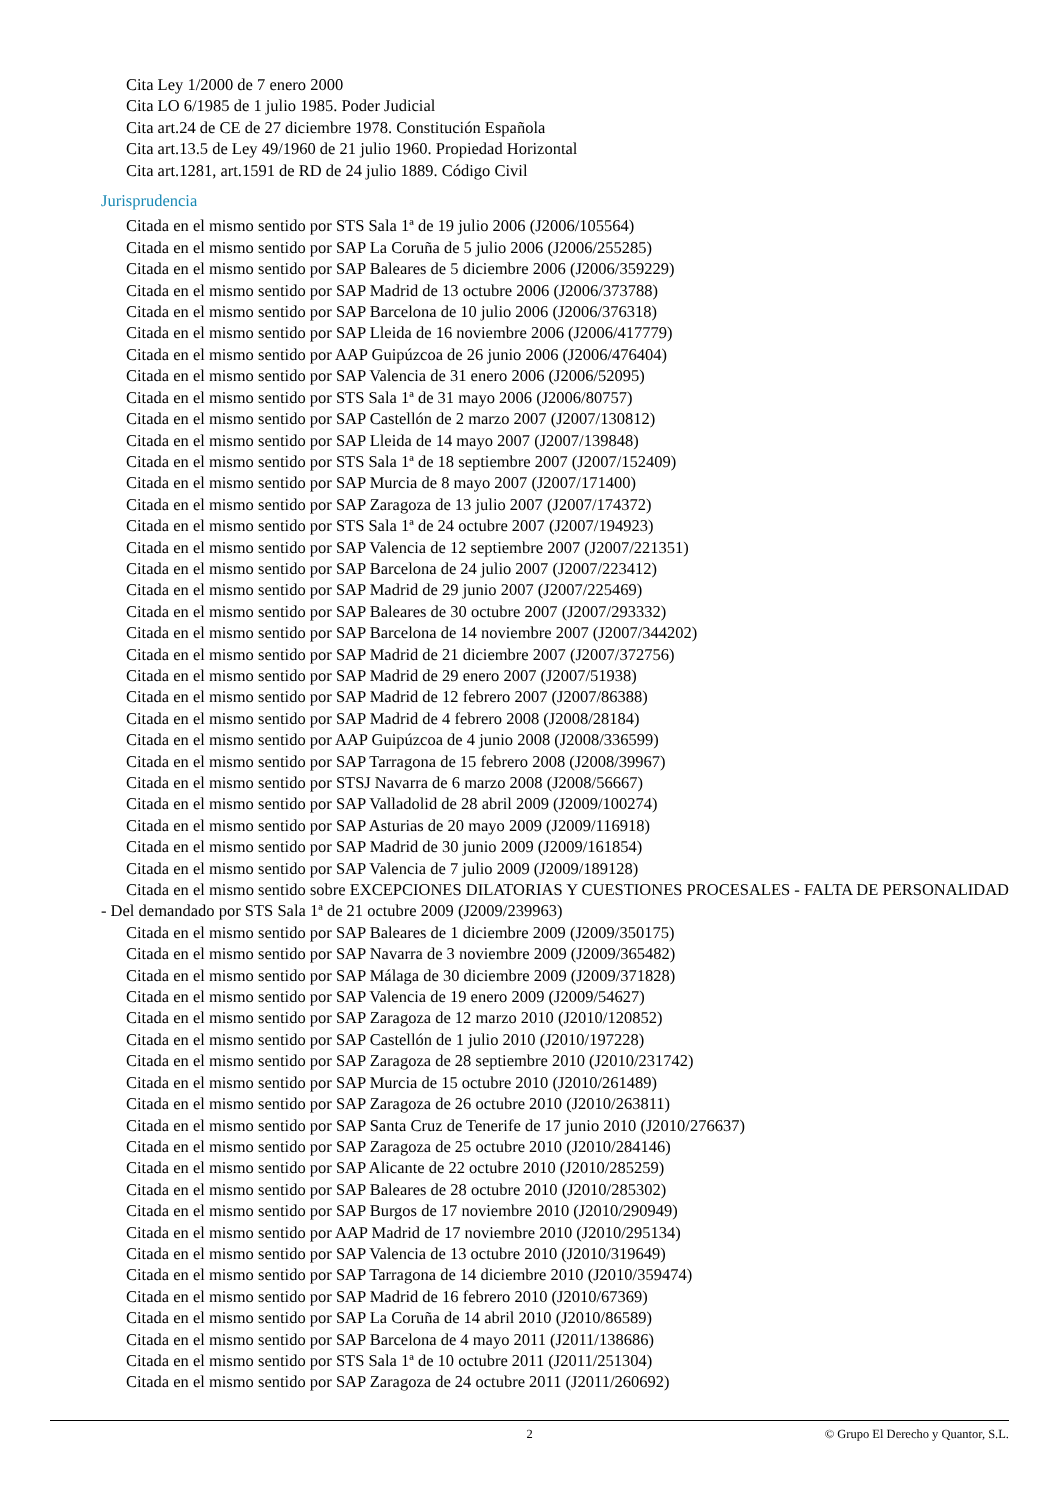Cita Ley 1/2000 de 7 enero 2000
Cita LO 6/1985 de 1 julio 1985. Poder Judicial
Cita art.24 de CE de 27 diciembre 1978. Constitución Española
Cita art.13.5 de Ley 49/1960 de 21 julio 1960. Propiedad Horizontal
Cita art.1281, art.1591 de RD de 24 julio 1889. Código Civil
Jurisprudencia
Citada en el mismo sentido por STS Sala 1ª de 19 julio 2006 (J2006/105564)
Citada en el mismo sentido por SAP La Coruña de 5 julio 2006 (J2006/255285)
Citada en el mismo sentido por SAP Baleares de 5 diciembre 2006 (J2006/359229)
Citada en el mismo sentido por SAP Madrid de 13 octubre 2006 (J2006/373788)
Citada en el mismo sentido por SAP Barcelona de 10 julio 2006 (J2006/376318)
Citada en el mismo sentido por SAP Lleida de 16 noviembre 2006 (J2006/417779)
Citada en el mismo sentido por AAP Guipúzcoa de 26 junio 2006 (J2006/476404)
Citada en el mismo sentido por SAP Valencia de 31 enero 2006 (J2006/52095)
Citada en el mismo sentido por STS Sala 1ª de 31 mayo 2006 (J2006/80757)
Citada en el mismo sentido por SAP Castellón de 2 marzo 2007 (J2007/130812)
Citada en el mismo sentido por SAP Lleida de 14 mayo 2007 (J2007/139848)
Citada en el mismo sentido por STS Sala 1ª de 18 septiembre 2007 (J2007/152409)
Citada en el mismo sentido por SAP Murcia de 8 mayo 2007 (J2007/171400)
Citada en el mismo sentido por SAP Zaragoza de 13 julio 2007 (J2007/174372)
Citada en el mismo sentido por STS Sala 1ª de 24 octubre 2007 (J2007/194923)
Citada en el mismo sentido por SAP Valencia de 12 septiembre 2007 (J2007/221351)
Citada en el mismo sentido por SAP Barcelona de 24 julio 2007 (J2007/223412)
Citada en el mismo sentido por SAP Madrid de 29 junio 2007 (J2007/225469)
Citada en el mismo sentido por SAP Baleares de 30 octubre 2007 (J2007/293332)
Citada en el mismo sentido por SAP Barcelona de 14 noviembre 2007 (J2007/344202)
Citada en el mismo sentido por SAP Madrid de 21 diciembre 2007 (J2007/372756)
Citada en el mismo sentido por SAP Madrid de 29 enero 2007 (J2007/51938)
Citada en el mismo sentido por SAP Madrid de 12 febrero 2007 (J2007/86388)
Citada en el mismo sentido por SAP Madrid de 4 febrero 2008 (J2008/28184)
Citada en el mismo sentido por AAP Guipúzcoa de 4 junio 2008 (J2008/336599)
Citada en el mismo sentido por SAP Tarragona de 15 febrero 2008 (J2008/39967)
Citada en el mismo sentido por STSJ Navarra de 6 marzo 2008 (J2008/56667)
Citada en el mismo sentido por SAP Valladolid de 28 abril 2009 (J2009/100274)
Citada en el mismo sentido por SAP Asturias de 20 mayo 2009 (J2009/116918)
Citada en el mismo sentido por SAP Madrid de 30 junio 2009 (J2009/161854)
Citada en el mismo sentido por SAP Valencia de 7 julio 2009 (J2009/189128)
Citada en el mismo sentido sobre EXCEPCIONES DILATORIAS Y CUESTIONES PROCESALES - FALTA DE PERSONALIDAD - Del demandado por STS Sala 1ª de 21 octubre 2009 (J2009/239963)
Citada en el mismo sentido por SAP Baleares de 1 diciembre 2009 (J2009/350175)
Citada en el mismo sentido por SAP Navarra de 3 noviembre 2009 (J2009/365482)
Citada en el mismo sentido por SAP Málaga de 30 diciembre 2009 (J2009/371828)
Citada en el mismo sentido por SAP Valencia de 19 enero 2009 (J2009/54627)
Citada en el mismo sentido por SAP Zaragoza de 12 marzo 2010 (J2010/120852)
Citada en el mismo sentido por SAP Castellón de 1 julio 2010 (J2010/197228)
Citada en el mismo sentido por SAP Zaragoza de 28 septiembre 2010 (J2010/231742)
Citada en el mismo sentido por SAP Murcia de 15 octubre 2010 (J2010/261489)
Citada en el mismo sentido por SAP Zaragoza de 26 octubre 2010 (J2010/263811)
Citada en el mismo sentido por SAP Santa Cruz de Tenerife de 17 junio 2010 (J2010/276637)
Citada en el mismo sentido por SAP Zaragoza de 25 octubre 2010 (J2010/284146)
Citada en el mismo sentido por SAP Alicante de 22 octubre 2010 (J2010/285259)
Citada en el mismo sentido por SAP Baleares de 28 octubre 2010 (J2010/285302)
Citada en el mismo sentido por SAP Burgos de 17 noviembre 2010 (J2010/290949)
Citada en el mismo sentido por AAP Madrid de 17 noviembre 2010 (J2010/295134)
Citada en el mismo sentido por SAP Valencia de 13 octubre 2010 (J2010/319649)
Citada en el mismo sentido por SAP Tarragona de 14 diciembre 2010 (J2010/359474)
Citada en el mismo sentido por SAP Madrid de 16 febrero 2010 (J2010/67369)
Citada en el mismo sentido por SAP La Coruña de 14 abril 2010 (J2010/86589)
Citada en el mismo sentido por SAP Barcelona de 4 mayo 2011 (J2011/138686)
Citada en el mismo sentido por STS Sala 1ª de 10 octubre 2011 (J2011/251304)
Citada en el mismo sentido por SAP Zaragoza de 24 octubre 2011 (J2011/260692)
2 © Grupo El Derecho y Quantor, S.L.